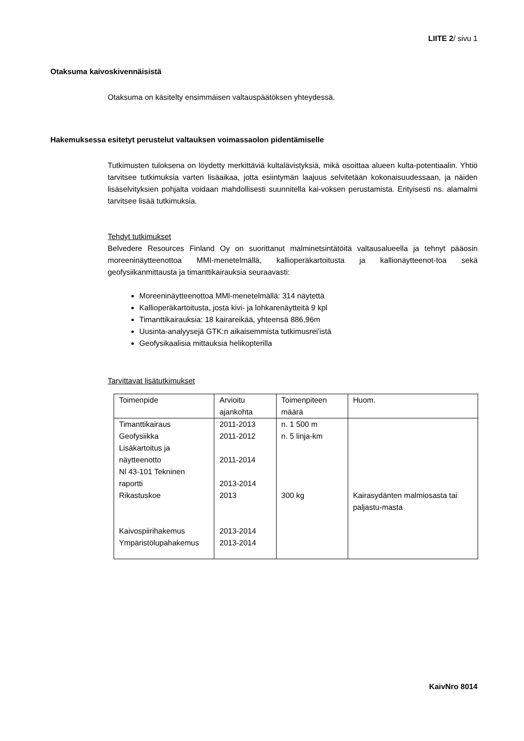LIITE 2/ sivu 1
Otaksuma kaivoskivennäisistä
Otaksuma on käsitelty ensimmäisen valtauspäätöksen yhteydessä.
Hakemuksessa esitetyt perustelut valtauksen voimassaolon pidentämiselle
Tutkimusten tuloksena on löydetty merkittäviä kultalävistyksiä, mikä osoittaa alueen kulta-potentiaalin. Yhtiö tarvitsee tutkimuksia varten lisäaikaa, jotta esiintymän laajuus selvitetään kokonaisuudessaan, ja näiden lisäselvityksien pohjalta voidaan mahdollisesti suunnitella kai-voksen perustamista. Erityisesti ns. alamalmi tarvitsee lisää tutkimuksia.
Tehdyt tutkimukset
Belvedere Resources Finland Oy on suorittanut malminetsintätöitä valtausalueella ja tehnyt pääosin moreeninäytteenottoa MMI-menetelmällä, kallioperäkartoitusta ja kallionäytteenot-toa sekä geofysiikanmittausta ja timanttikairauksia seuraavasti:
Moreeninäytteenottoa MMl-menetelmällä: 314 näytettä
Kallioperäkartoitusta, josta kivi- ja lohkarenäytteitä 9 kpl
Timanttikairauksia: 18 kairareikää, yhteensä 886,96m
Uusinta-analyysejä GTK:n aikaisemmista tutkimusrei'istä
Geofysikaalisia mittauksia helikopterilla
Tarvittavat lisätutkimukset
| Toimenpide | Arvioitu ajankohta | Toimenpiteen määrä | Huom. |
| Timanttikairaus | 2011-2013 | n. 1 500 m | |
| Geofysiikka | 2011-2012 | n. 5 linja-km | |
| Lisäkartoitus ja näytteenotto | 2011-2014 | | |
| Nl 43-101 Tekninen raportti | 2013-2014 | | |
| Rikastuskoe Kaivospiirihakemus | 2013 2013-2014 | 300 kg | Kairasydänten malmiosasta tai paljastu-masta |
| Ympäristölupahakemus | 2013-2014 | | |
KaivNro 8014